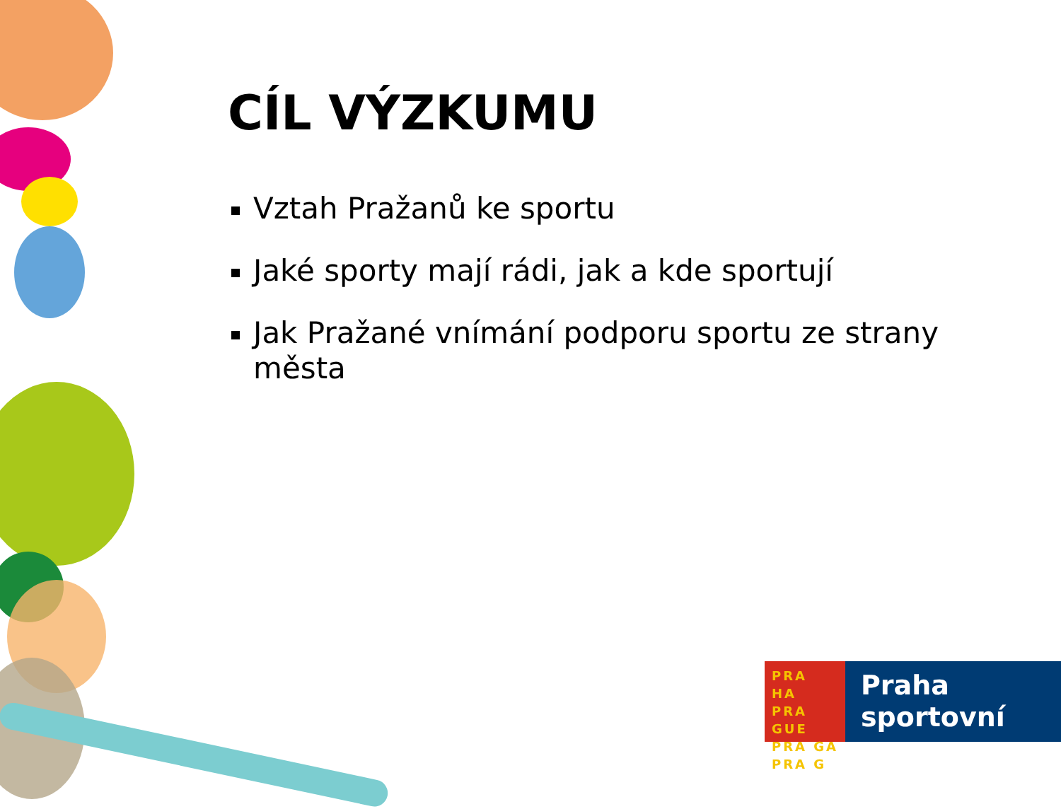CÍL VÝZKUMU
Vztah Pražanů ke sportu
Jaké sporty mají rádi, jak a kde sportují
Jak Pražané vnímání podporu sportu ze strany města
PRA HA
PRA GUE
PRA GA
PRA G
Praha
sportovní